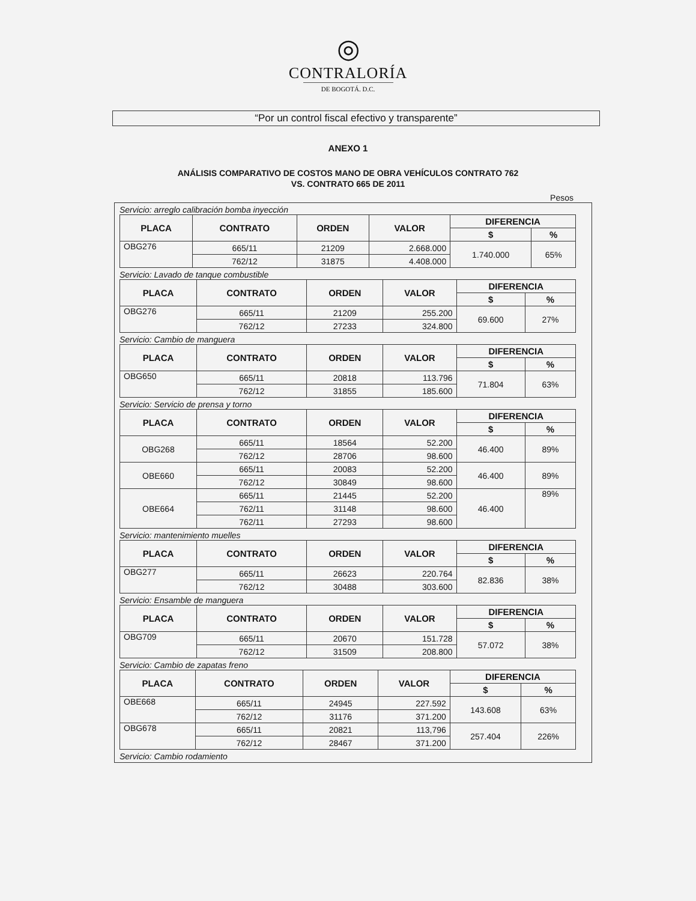◎
CONTRALORÍA
DE BOGOTÁ. D.C.
“Por un control fiscal efectivo y transparente”
ANEXO 1
ANÁLISIS COMPARATIVO DE COSTOS MANO DE OBRA VEHÍCULOS CONTRATO 762
VS. CONTRATO 665 DE 2011
Pesos
Servicio: arreglo calibración bomba inyección
| PLACA | CONTRATO | ORDEN | VALOR | DIFERENCIA | |
| --- | --- | --- | --- | --- | --- |
| | | | | $ | % |
| OBG276 | 665/11 | 21209 | 2.668.000 | 1.740.000 | 65% |
| | 762/12 | 31875 | 4.408.000 | | |
Servicio: Lavado de tanque combustible
| PLACA | CONTRATO | ORDEN | VALOR | DIFERENCIA | |
| --- | --- | --- | --- | --- | --- |
| | | | | $ | % |
| OBG276 | 665/11 | 21209 | 255.200 | 69.600 | 27% |
| | 762/12 | 27233 | 324.800 | | |
Servicio: Cambio de manguera
| PLACA | CONTRATO | ORDEN | VALOR | DIFERENCIA | |
| --- | --- | --- | --- | --- | --- |
| | | | | $ | % |
| OBG650 | 665/11 | 20818 | 113.796 | 71.804 | 63% |
| | 762/12 | 31855 | 185.600 | | |
Servicio: Servicio de prensa y torno
| PLACA | CONTRATO | ORDEN | VALOR | DIFERENCIA | |
| --- | --- | --- | --- | --- | --- |
| | | | | $ | % |
| OBG268 | 665/11 | 18564 | 52.200 | 46.400 | 89% |
| | 762/12 | 28706 | 98.600 | | |
| OBE660 | 665/11 | 20083 | 52.200 | 46.400 | 89% |
| | 762/12 | 30849 | 98.600 | | |
| OBE664 | 665/11 | 21445 | 52.200 | 46.400 | 89% |
| | 762/11 | 31148 | 98.600 | | |
| | 762/11 | 27293 | 98.600 | | |
Servicio: mantenimiento muelles
| PLACA | CONTRATO | ORDEN | VALOR | DIFERENCIA | |
| --- | --- | --- | --- | --- | --- |
| | | | | $ | % |
| OBG277 | 665/11 | 26623 | 220.764 | 82.836 | 38% |
| | 762/12 | 30488 | 303.600 | | |
Servicio: Ensamble de manguera
| PLACA | CONTRATO | ORDEN | VALOR | DIFERENCIA | |
| --- | --- | --- | --- | --- | --- |
| | | | | $ | % |
| OBG709 | 665/11 | 20670 | 151.728 | 57.072 | 38% |
| | 762/12 | 31509 | 208.800 | | |
Servicio: Cambio de zapatas freno
| PLACA | CONTRATO | ORDEN | VALOR | DIFERENCIA | |
| --- | --- | --- | --- | --- | --- |
| | | | | $ | % |
| OBE668 | 665/11 | 24945 | 227.592 | 143.608 | 63% |
| | 762/12 | 31176 | 371.200 | | |
| OBG678 | 665/11 | 20821 | 113,796 | 257.404 | 226% |
| | 762/12 | 28467 | 371.200 | | |
Servicio: Cambio rodamiento